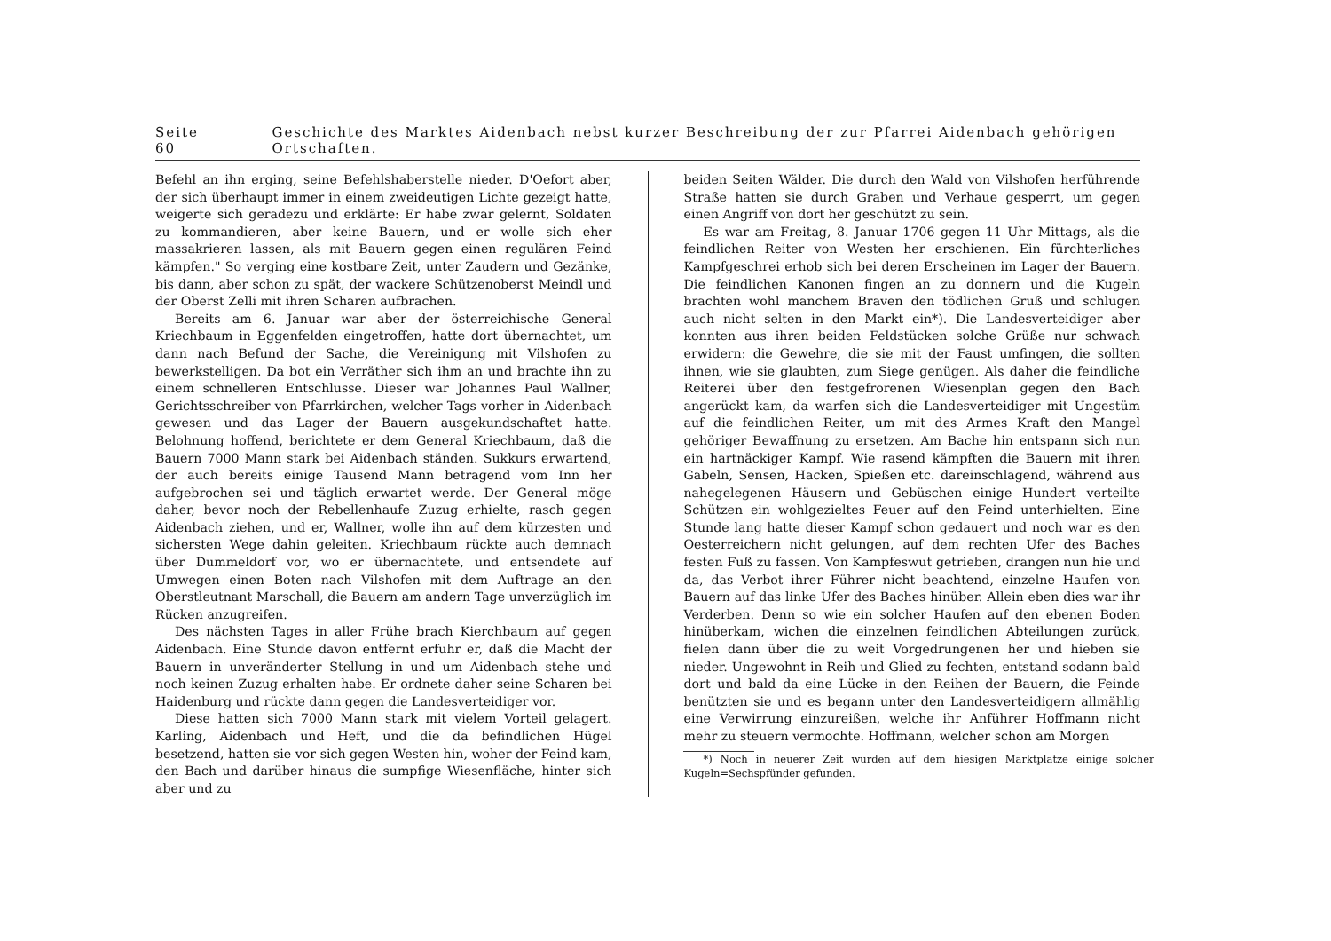Seite 60 Geschichte des Marktes Aidenbach nebst kurzer Beschreibung der zur Pfarrei Aidenbach gehörigen Ortschaften.
Befehl an ihn erging, seine Befehlshaberstelle nieder. D'Oefort aber, der sich überhaupt immer in einem zweideutigen Lichte gezeigt hatte, weigerte sich geradezu und erklärte: Er habe zwar gelernt, Soldaten zu kommandieren, aber keine Bauern, und er wolle sich eher massakrieren lassen, als mit Bauern gegen einen regulären Feind kämpfen." So verging eine kostbare Zeit, unter Zaudern und Gezänke, bis dann, aber schon zu spät, der wackere Schützenoberst Meindl und der Oberst Zelli mit ihren Scharen aufbrachen.
Bereits am 6. Januar war aber der österreichische General Kriechbaum in Eggenfelden eingetroffen, hatte dort übernachtet, um dann nach Befund der Sache, die Vereinigung mit Vilshofen zu bewerkstelligen. Da bot ein Verräther sich ihm an und brachte ihn zu einem schnelleren Entschlusse. Dieser war Johannes Paul Wallner, Gerichtsschreiber von Pfarrkirchen, welcher Tags vorher in Aidenbach gewesen und das Lager der Bauern ausgekundschaftet hatte. Belohnung hoffend, berichtete er dem General Kriechbaum, daß die Bauern 7000 Mann stark bei Aidenbach ständen. Sukkurs erwartend, der auch bereits einige Tausend Mann betragend vom Inn her aufgebrochen sei und täglich erwartet werde. Der General möge daher, bevor noch der Rebellenhaufe Zuzug erhielte, rasch gegen Aidenbach ziehen, und er, Wallner, wolle ihn auf dem kürzesten und sichersten Wege dahin geleiten. Kriechbaum rückte auch demnach über Dummeldorf vor, wo er übernachtete, und entsendete auf Umwegen einen Boten nach Vilshofen mit dem Auftrage an den Oberstleutnant Marschall, die Bauern am andern Tage unverzüglich im Rücken anzugreifen.
Des nächsten Tages in aller Frühe brach Kierchbaum auf gegen Aidenbach. Eine Stunde davon entfernt erfuhr er, daß die Macht der Bauern in unveränderter Stellung in und um Aidenbach stehe und noch keinen Zuzug erhalten habe. Er ordnete daher seine Scharen bei Haidenburg und rückte dann gegen die Landesverteidiger vor.
Diese hatten sich 7000 Mann stark mit vielem Vorteil gelagert. Karling, Aidenbach und Heft, und die da befindlichen Hügel besetzend, hatten sie vor sich gegen Westen hin, woher der Feind kam, den Bach und darüber hinaus die sumpfige Wiesenfläche, hinter sich aber und zu
beiden Seiten Wälder. Die durch den Wald von Vilshofen herführende Straße hatten sie durch Graben und Verhaue gesperrt, um gegen einen Angriff von dort her geschützt zu sein.
Es war am Freitag, 8. Januar 1706 gegen 11 Uhr Mittags, als die feindlichen Reiter von Westen her erschienen. Ein fürchterliches Kampfgeschrei erhob sich bei deren Erscheinen im Lager der Bauern. Die feindlichen Kanonen fingen an zu donnern und die Kugeln brachten wohl manchem Braven den tödlichen Gruß und schlugen auch nicht selten in den Markt ein*). Die Landesverteidiger aber konnten aus ihren beiden Feldstücken solche Grüße nur schwach erwidern: die Gewehre, die sie mit der Faust umfingen, die sollten ihnen, wie sie glaubten, zum Siege genügen. Als daher die feindliche Reiterei über den festgefrorenen Wiesenplan gegen den Bach angerückt kam, da warfen sich die Landesverteidiger mit Ungestüm auf die feindlichen Reiter, um mit des Armes Kraft den Mangel gehöriger Bewaffnung zu ersetzen. Am Bache hin entspann sich nun ein hartnäckiger Kampf. Wie rasend kämpften die Bauern mit ihren Gabeln, Sensen, Hacken, Spießen etc. dareinschlagend, während aus nahegelegenen Häusern und Gebüschen einige Hundert verteilte Schützen ein wohlgezieltes Feuer auf den Feind unterhielten. Eine Stunde lang hatte dieser Kampf schon gedauert und noch war es den Oesterreichern nicht gelungen, auf dem rechten Ufer des Baches festen Fuß zu fassen. Von Kampfeswut getrieben, drangen nun hie und da, das Verbot ihrer Führer nicht beachtend, einzelne Haufen von Bauern auf das linke Ufer des Baches hinüber. Allein eben dies war ihr Verderben. Denn so wie ein solcher Haufen auf den ebenen Boden hinüberkam, wichen die einzelnen feindlichen Abteilungen zurück, fielen dann über die zu weit Vorgedrungenen her und hieben sie nieder. Ungewohnt in Reih und Glied zu fechten, entstand sodann bald dort und bald da eine Lücke in den Reihen der Bauern, die Feinde benützten sie und es begann unter den Landesverteidigern allmählig eine Verwirrung einzureißen, welche ihr Anführer Hoffmann nicht mehr zu steuern vermochte. Hoffmann, welcher schon am Morgen
*) Noch in neuerer Zeit wurden auf dem hiesigen Marktplatze einige solcher Kugeln=Sechspfünder gefunden.